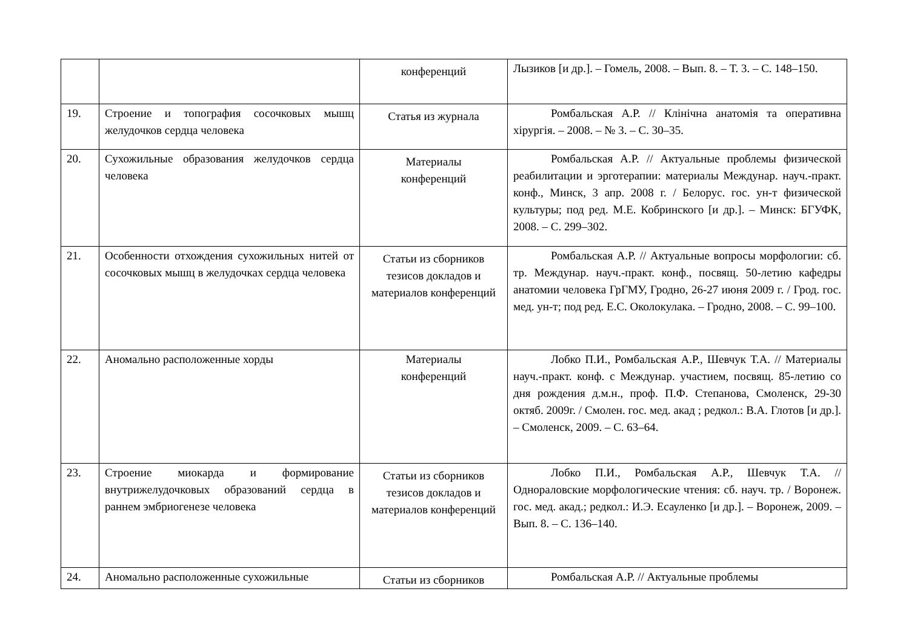| | | конференций | Лызиков [и др.]. – Гомель, 2008. – Вып. 8. – Т. 3. – С. 148–150. |
| 19. | Строение и топография сосочковых мышц желудочков сердца человека | Статья из журнала | Ромбальская А.Р. // Клінічна анатомія та оперативна хірургія. – 2008. – № 3. – С. 30–35. |
| 20. | Сухожильные образования желудочков сердца человека | Материалы конференций | Ромбальская А.Р. // Актуальные проблемы физической реабилитации и эрготерапии: материалы Междунар. науч.-практ. конф., Минск, 3 апр. 2008 г. / Белорус. гос. ун-т физической культуры; под ред. М.Е. Кобринского [и др.]. – Минск: БГУФК, 2008. – С. 299–302. |
| 21. | Особенности отхождения сухожильных нитей от сосочковых мышц в желудочках сердца человека | Статьи из сборников тезисов докладов и материалов конференций | Ромбальская А.Р. // Актуальные вопросы морфологии: сб. тр. Междунар. науч.-практ. конф., посвящ. 50-летию кафедры анатомии человека ГрГМУ, Гродно, 26-27 июня 2009 г. / Грод. гос. мед. ун-т; под ред. Е.С. Околокулака. – Гродно, 2008. – С. 99–100. |
| 22. | Аномально расположенные хорды | Материалы конференций | Лобко П.И., Ромбальская А.Р., Шевчук Т.А. // Материалы науч.-практ. конф. с Междунар. участием, посвящ. 85-летию со дня рождения д.м.н., проф. П.Ф. Степанова, Смоленск, 29-30 октяб. 2009г. / Смолен. гос. мед. акад ; редкол.: В.А. Глотов [и др.]. – Смоленск, 2009. – С. 63–64. |
| 23. | Строение миокарда и формирование внутрижелудочковых образований сердца в раннем эмбриогенезе человека | Статьи из сборников тезисов докладов и материалов конференций | Лобко П.И., Ромбальская А.Р., Шевчук Т.А. // Однораловские морфологические чтения: сб. науч. тр. / Воронеж. гос. мед. акад.; редкол.: И.Э. Есауленко [и др.]. – Воронеж, 2009. – Вып. 8. – С. 136–140. |
| 24. | Аномально расположенные сухожильные | Статьи из сборников | Ромбальская А.Р. // Актуальные проблемы |